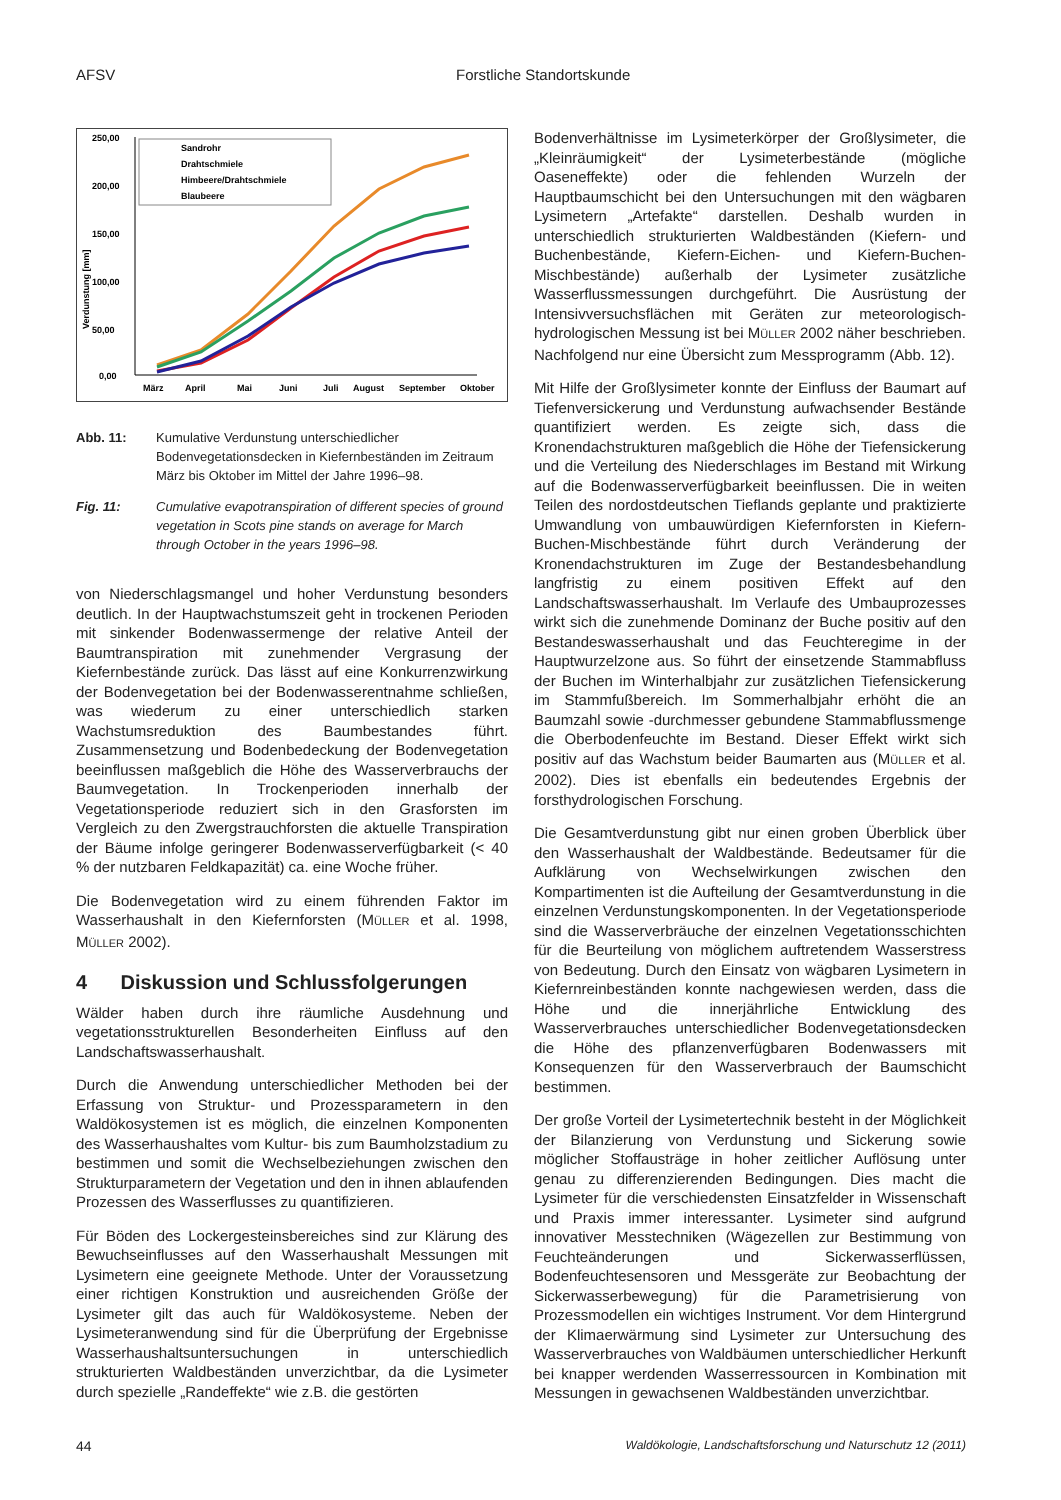AFSV Forstliche Standortskunde
Verdunstung [mm]
250,00
200,00
150,00
100,00
50,00
0,00
März
April
Mai
Juni
Juli
August
September
Oktober
Sandrohr
Drahtschmiele
Himbeere/Drahtschmiele
Blaubeere
Abb. 11: Kumulative Verdunstung unterschiedlicher Bodenvegetationsdecken in Kiefernbeständen im Zeitraum März bis Oktober im Mittel der Jahre 1996–98.
Fig. 11: Cumulative evapotranspiration of different species of ground vegetation in Scots pine stands on average for March through October in the years 1996–98.
von Niederschlagsmangel und hoher Verdunstung besonders deutlich. In der Hauptwachstumszeit geht in trockenen Perioden mit sinkender Bodenwassermenge der relative Anteil der Baumtranspiration mit zunehmender Vergrasung der Kiefernbestände zurück. Das lässt auf eine Konkurrenzwirkung der Bodenvegetation bei der Bodenwasserentnahme schließen, was wiederum zu einer unterschiedlich starken Wachstumsreduktion des Baumbestandes führt. Zusammensetzung und Bodenbedeckung der Bodenvegetation beeinflussen maßgeblich die Höhe des Wasserverbrauchs der Baumvegetation. In Trockenperioden innerhalb der Vegetationsperiode reduziert sich in den Grasforsten im Vergleich zu den Zwergstrauchforsten die aktuelle Transpiration der Bäume infolge geringerer Bodenwasserverfügbarkeit (< 40 % der nutzbaren Feldkapazität) ca. eine Woche früher.
Die Bodenvegetation wird zu einem führenden Faktor im Wasserhaushalt in den Kiefernforsten (MÜLLER et al. 1998, MÜLLER 2002).
4 Diskussion und Schlussfolgerungen
Wälder haben durch ihre räumliche Ausdehnung und vegetationsstrukturellen Besonderheiten Einfluss auf den Landschaftswasserhaushalt.
Durch die Anwendung unterschiedlicher Methoden bei der Erfassung von Struktur- und Prozessparametern in den Waldökosystemen ist es möglich, die einzelnen Komponenten des Wasserhaushaltes vom Kultur- bis zum Baumholzstadium zu bestimmen und somit die Wechselbeziehungen zwischen den Strukturparametern der Vegetation und den in ihnen ablaufenden Prozessen des Wasserflusses zu quantifizieren.
Für Böden des Lockergesteinsbereiches sind zur Klärung des Bewuchseinflusses auf den Wasserhaushalt Messungen mit Lysimetern eine geeignete Methode. Unter der Voraussetzung einer richtigen Konstruktion und ausreichenden Größe der Lysimeter gilt das auch für Waldökosysteme. Neben der Lysimeteranwendung sind für die Überprüfung der Ergebnisse Wasserhaushaltsuntersuchungen in unterschiedlich strukturierten Waldbeständen unverzichtbar, da die Lysimeter durch spezielle „Randeffekte“ wie z.B. die gestörten
Bodenverhältnisse im Lysimeterkörper der Großlysimeter, die „Kleinräumigkeit“ der Lysimeterbestände (mögliche Oaseneffekte) oder die fehlenden Wurzeln der Hauptbaumschicht bei den Untersuchungen mit den wägbaren Lysimetern „Artefakte“ darstellen. Deshalb wurden in unterschiedlich strukturierten Waldbeständen (Kiefern- und Buchenbestände, Kiefern-Eichen- und Kiefern-Buchen-Mischbestände) außerhalb der Lysimeter zusätzliche Wasserflussmessungen durchgeführt. Die Ausrüstung der Intensivversuchsflächen mit Geräten zur meteorologisch-hydrologischen Messung ist bei MÜLLER 2002 näher beschrieben. Nachfolgend nur eine Übersicht zum Messprogramm (Abb. 12).
Mit Hilfe der Großlysimeter konnte der Einfluss der Baumart auf Tiefenversickerung und Verdunstung aufwachsender Bestände quantifiziert werden. Es zeigte sich, dass die Kronendachstrukturen maßgeblich die Höhe der Tiefensickerung und die Verteilung des Niederschlages im Bestand mit Wirkung auf die Bodenwasserverfügbarkeit beeinflussen. Die in weiten Teilen des nordostdeutschen Tieflands geplante und praktizierte Umwandlung von umbauwürdigen Kiefernforsten in Kiefern-Buchen-Mischbestände führt durch Veränderung der Kronendachstrukturen im Zuge der Bestandesbehandlung langfristig zu einem positiven Effekt auf den Landschaftswasserhaushalt. Im Verlaufe des Umbauprozesses wirkt sich die zunehmende Dominanz der Buche positiv auf den Bestandeswasserhaushalt und das Feuchteregime in der Hauptwurzelzone aus. So führt der einsetzende Stammabfluss der Buchen im Winterhalbjahr zur zusätzlichen Tiefensickerung im Stammfußbereich. Im Sommerhalbjahr erhöht die an Baumzahl sowie -durchmesser gebundene Stammabflussmenge die Oberbodenfeuchte im Bestand. Dieser Effekt wirkt sich positiv auf das Wachstum beider Baumarten aus (MÜLLER et al. 2002). Dies ist ebenfalls ein bedeutendes Ergebnis der forsthydrologischen Forschung.
Die Gesamtverdunstung gibt nur einen groben Überblick über den Wasserhaushalt der Waldbestände. Bedeutsamer für die Aufklärung von Wechselwirkungen zwischen den Kompartimenten ist die Aufteilung der Gesamtverdunstung in die einzelnen Verdunstungskomponenten. In der Vegetationsperiode sind die Wasserverbräuche der einzelnen Vegetationsschichten für die Beurteilung von möglichem auftretendem Wasserstress von Bedeutung. Durch den Einsatz von wägbaren Lysimetern in Kiefernreinbeständen konnte nachgewiesen werden, dass die Höhe und die innerjährliche Entwicklung des Wasserverbrauches unterschiedlicher Bodenvegetationsdecken die Höhe des pflanzenverfügbaren Bodenwassers mit Konsequenzen für den Wasserverbrauch der Baumschicht bestimmen.
Der große Vorteil der Lysimetertechnik besteht in der Möglichkeit der Bilanzierung von Verdunstung und Sickerung sowie möglicher Stoffausträge in hoher zeitlicher Auflösung unter genau zu differenzierenden Bedingungen. Dies macht die Lysimeter für die verschiedensten Einsatzfelder in Wissenschaft und Praxis immer interessanter. Lysimeter sind aufgrund innovativer Messtechniken (Wägezellen zur Bestimmung von Feuchteänderungen und Sickerwasserflüssen, Bodenfeuchtesensoren und Messgeräte zur Beobachtung der Sickerwasserbewegung) für die Parametrisierung von Prozessmodellen ein wichtiges Instrument. Vor dem Hintergrund der Klimaerwärmung sind Lysimeter zur Untersuchung des Wasserverbrauches von Waldbäumen unterschiedlicher Herkunft bei knapper werdenden Wasserressourcen in Kombination mit Messungen in gewachsenen Waldbeständen unverzichtbar.
44 Waldökologie, Landschaftsforschung und Naturschutz 12 (2011)